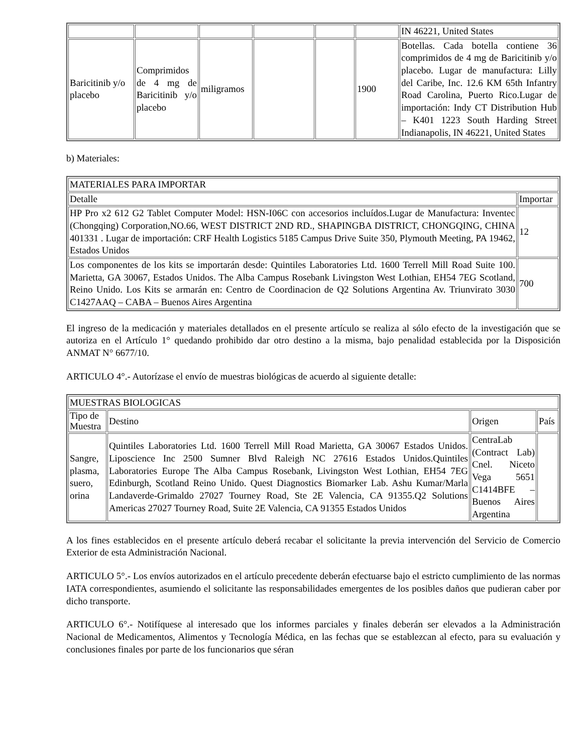| | | | | | | IN 46221, United States |
| Baricitinib y/o placebo | Comprimidos de 4 mg de Baricitinib y/o placebo | miligramos | | | 1900 | Botellas. Cada botella contiene 36 comprimidos de 4 mg de Baricitinib y/o placebo. Lugar de manufactura: Lilly del Caribe, Inc. 12.6 KM 65th Infantry Road Carolina, Puerto Rico.Lugar de importación: Indy CT Distribution Hub – K401 1223 South Harding Street Indianapolis, IN 46221, United States |
b) Materiales:
| MATERIALES PARA IMPORTAR | |
| --- | --- |
| Detalle | Importar |
| HP Pro x2 612 G2 Tablet Computer Model: HSN-I06C con accesorios incluídos.Lugar de Manufactura: Inventec (Chongqing) Corporation,NO.66, WEST DISTRICT 2ND RD., SHAPINGBA DISTRICT, CHONGQING, CHINA 401331 . Lugar de importación: CRF Health Logistics 5185 Campus Drive Suite 350, Plymouth Meeting, PA 19462, Estados Unidos | 12 |
| Los componentes de los kits se importarán desde: Quintiles Laboratories Ltd. 1600 Terrell Mill Road Suite 100. Marietta, GA 30067, Estados Unidos. The Alba Campus Rosebank Livingston West Lothian, EH54 7EG Scotland, Reino Unido. Los Kits se armarán en: Centro de Coordinacion de Q2 Solutions Argentina Av. Triunvirato 3030 C1427AAQ – CABA – Buenos Aires Argentina | 700 |
El ingreso de la medicación y materiales detallados en el presente artículo se realiza al sólo efecto de la investigación que se autoriza en el Artículo 1° quedando prohibido dar otro destino a la misma, bajo penalidad establecida por la Disposición ANMAT N° 6677/10.
ARTICULO 4°.- Autorízase el envío de muestras biológicas de acuerdo al siguiente detalle:
| MUESTRAS BIOLOGICAS | | | |
| --- | --- | --- | --- |
| Tipo de Muestra | Destino | Origen | País |
| Sangre, plasma, suero, orina | Quintiles Laboratories Ltd. 1600 Terrell Mill Road Marietta, GA 30067 Estados Unidos. Liposcience Inc 2500 Sumner Blvd Raleigh NC 27616 Estados Unidos.Quintiles Laboratories Europe The Alba Campus Rosebank, Livingston West Lothian, EH54 7EG Edinburgh, Scotland Reino Unido. Quest Diagnostics Biomarker Lab. Ashu Kumar/Marla Landaverde-Grimaldo 27027 Tourney Road, Ste 2E Valencia, CA 91355.Q2 Solutions Americas 27027 Tourney Road, Suite 2E Valencia, CA 91355 Estados Unidos | CentraLab (Contract Lab) Cnel. Niceto Vega 5651 C1414BFE – Buenos Aires Argentina | |
A los fines establecidos en el presente artículo deberá recabar el solicitante la previa intervención del Servicio de Comercio Exterior de esta Administración Nacional.
ARTICULO 5°.- Los envíos autorizados en el artículo precedente deberán efectuarse bajo el estricto cumplimiento de las normas IATA correspondientes, asumiendo el solicitante las responsabilidades emergentes de los posibles daños que pudieran caber por dicho transporte.
ARTICULO 6°.- Notifíquese al interesado que los informes parciales y finales deberán ser elevados a la Administración Nacional de Medicamentos, Alimentos y Tecnología Médica, en las fechas que se establezcan al efecto, para su evaluación y conclusiones finales por parte de los funcionarios que séran